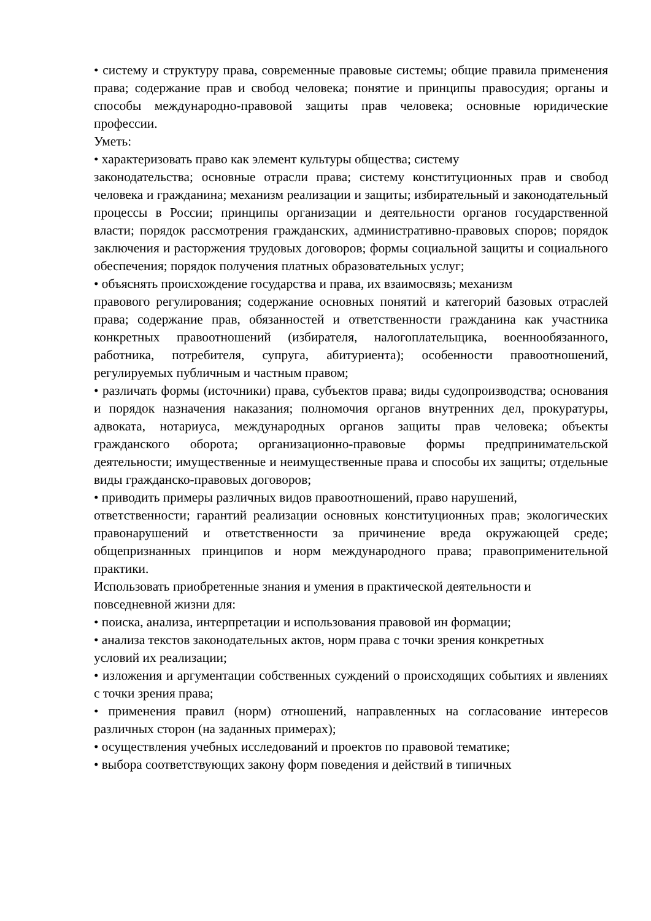• систему и структуру права, современные правовые системы; общие правила применения права; содержание прав и свобод человека; понятие и принципы правосудия; органы и способы международно-правовой защиты прав человека; основные юридические профессии.
Уметь:
• характеризовать право как элемент культуры общества; систему
законодательства; основные отрасли права; систему конституционных прав и свобод человека и гражданина; механизм реализации и защиты; избирательный и законодательный процессы в России; принципы организации и деятельности органов государственной власти; порядок рассмотрения гражданских, административно-правовых споров; порядок заключения и расторжения трудовых договоров; формы социальной защиты и социального обеспечения; порядок получения платных образовательных услуг;
• объяснять происхождение государства и права, их взаимосвязь; механизм
правового регулирования; содержание основных понятий и категорий базовых отраслей права; содержание прав, обязанностей и ответственности гражданина как участника конкретных правоотношений (избирателя, налогоплательщика, военнообязанного, работника, потребителя, супруга, абитуриента); особенности правоотношений, регулируемых публичным и частным правом;
• различать формы (источники) права, субъектов права; виды судопроизводства; основания и порядок назначения наказания; полномочия органов внутренних дел, прокуратуры, адвоката, нотариуса, международных органов защиты прав человека; объекты гражданского оборота; организационно-правовые формы предпринимательской деятельности; имущественные и неимущественные права и способы их защиты; отдельные виды гражданско-правовых договоров;
• приводить примеры различных видов правоотношений, право нарушений,
ответственности; гарантий реализации основных конституционных прав; экологических правонарушений и ответственности за причинение вреда окружающей среде; общепризнанных принципов и норм международного права; правоприменительной практики.
Использовать приобретенные знания и умения в практической деятельности и повседневной жизни для:
• поиска, анализа, интерпретации и использования правовой ин формации;
• анализа текстов законодательных актов, норм права с точки зрения конкретных
условий их реализации;
• изложения и аргументации собственных суждений о происходящих событиях и явлениях с точки зрения права;
• применения правил (норм) отношений, направленных на согласование интересов различных сторон (на заданных примерах);
• осуществления учебных исследований и проектов по правовой тематике;
• выбора соответствующих закону форм поведения и действий в типичных